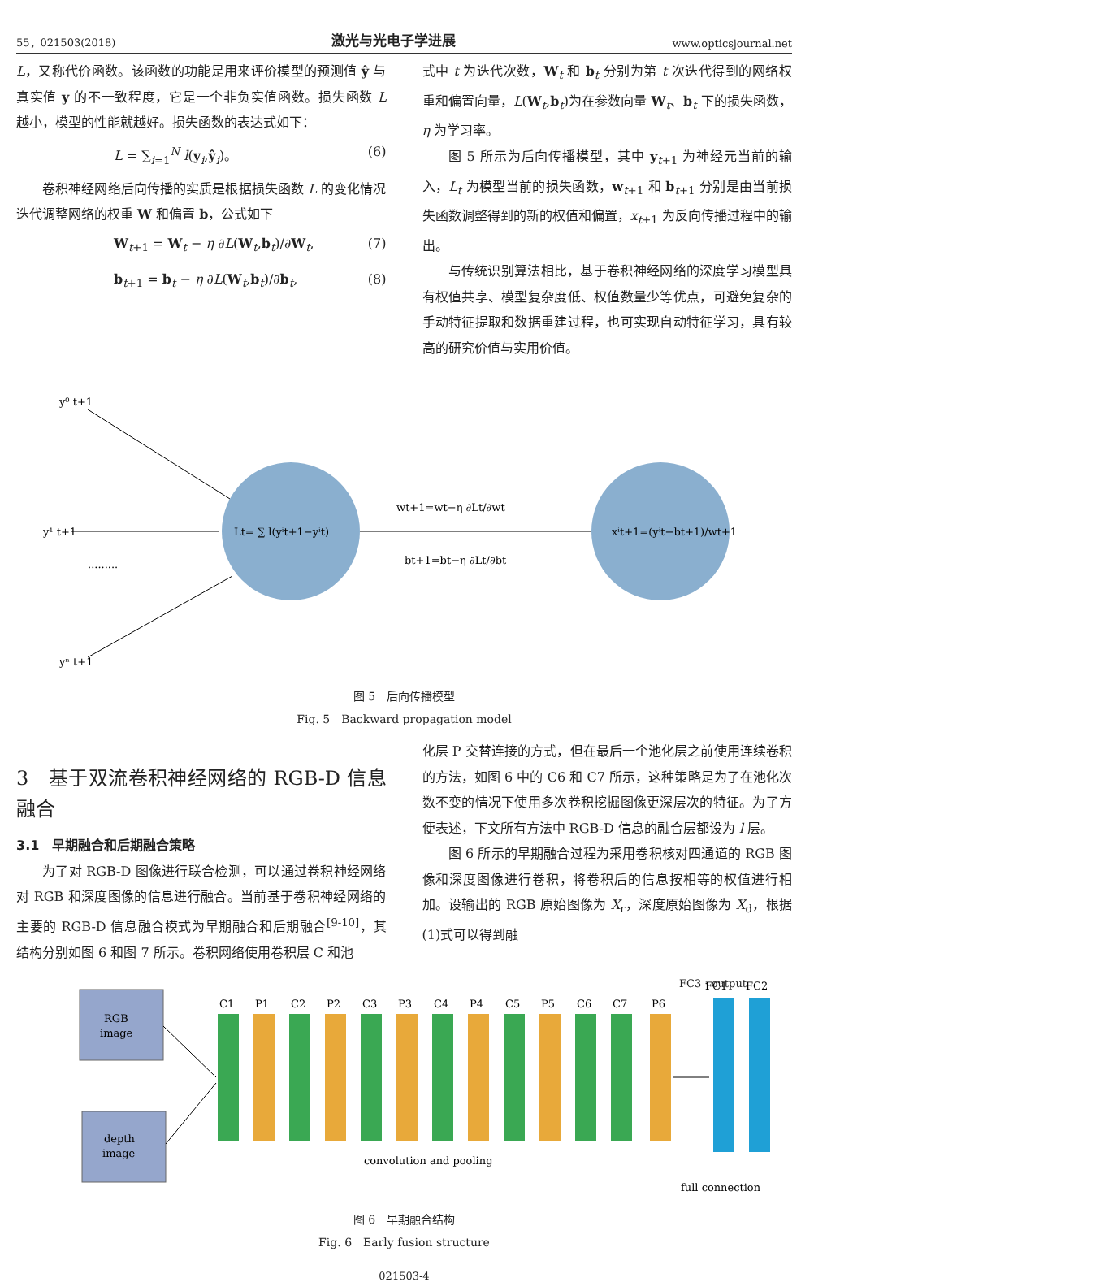55，021503(2018) 激光与光电子学进展 www.opticsjournal.net
L，又称代价函数。该函数的功能是用来评价模型的预测值 ŷ 与真实值 y 的不一致程度，它是一个非负实值函数。损失函数 L 越小，模型的性能就越好。损失函数的表达式如下：
L = ∑<sub>i=1</sub><sup>N</sup> l(y<sub>i</sub>,ŷ<sub>i</sub>)。 (6)
卷积神经网络后向传播的实质是根据损失函数 L 的变化情况迭代调整网络的权重 W 和偏置 b，公式如下
W<sub>t+1</sub> = W<sub>t</sub> − η ∂L(W<sub>t</sub>,b<sub>t</sub>)/∂W<sub>t</sub>, (7)
b<sub>t+1</sub> = b<sub>t</sub> − η ∂L(W<sub>t</sub>,b<sub>t</sub>)/∂b<sub>t</sub>, (8)
式中 t 为迭代次数，W<sub>t</sub> 和 b<sub>t</sub> 分别为第 t 次迭代得到的网络权重和偏置向量，L(W<sub>t</sub>,b<sub>t</sub>)为在参数向量 W<sub>t</sub>、b<sub>t</sub> 下的损失函数，η 为学习率。
图 5 所示为后向传播模型，其中 y<sub>t+1</sub> 为神经元当前的输入，L<sub>t</sub> 为模型当前的损失函数，w<sub>t+1</sub> 和 b<sub>t+1</sub> 分别是由当前损失函数调整得到的新的权值和偏置，x<sub>t+1</sub> 为反向传播过程中的输出。
与传统识别算法相比，基于卷积神经网络的深度学习模型具有权值共享、模型复杂度低、权值数量少等优点，可避免复杂的手动特征提取和数据重建过程，也可实现自动特征学习，具有较高的研究价值与实用价值。
y⁰ t+1
y¹ t+1
.........
yⁿ t+1
Lt= ∑ l(yⁱt+1−yⁱt)
wt+1=wt−η ∂Lt/∂wt
bt+1=bt−η ∂Lt/∂bt
xⁱt+1=(yⁱt−bt+1)/wt+1
图 5　后向传播模型
Fig. 5　Backward propagation model
3　基于双流卷积神经网络的 RGB-D 信息融合
3.1　早期融合和后期融合策略
为了对 RGB-D 图像进行联合检测，可以通过卷积神经网络对 RGB 和深度图像的信息进行融合。当前基于卷积神经网络的主要的 RGB-D 信息融合模式为早期融合和后期融合<sup>[9-10]</sup>，其结构分别如图 6 和图 7 所示。卷积网络使用卷积层 C 和池
化层 P 交替连接的方式，但在最后一个池化层之前使用连续卷积的方法，如图 6 中的 C6 和 C7 所示，这种策略是为了在池化次数不变的情况下使用多次卷积挖掘图像更深层次的特征。为了方便表述，下文所有方法中 RGB-D 信息的融合层都设为 l 层。
图 6 所示的早期融合过程为采用卷积核对四通道的 RGB 图像和深度图像进行卷积，将卷积后的信息按相等的权值进行相加。设输出的 RGB 原始图像为 X<sub>r</sub>，深度原始图像为 X<sub>d</sub>，根据(1)式可以得到融
RGB
image
depth
image
C1
P1
C2
P2
C3
P3
C4
P4
C5
P5
C6
C7
P6
FC1
FC2
convolution and pooling
full connection
FC3 · output
图 6　早期融合结构
Fig. 6　Early fusion structure
021503-4